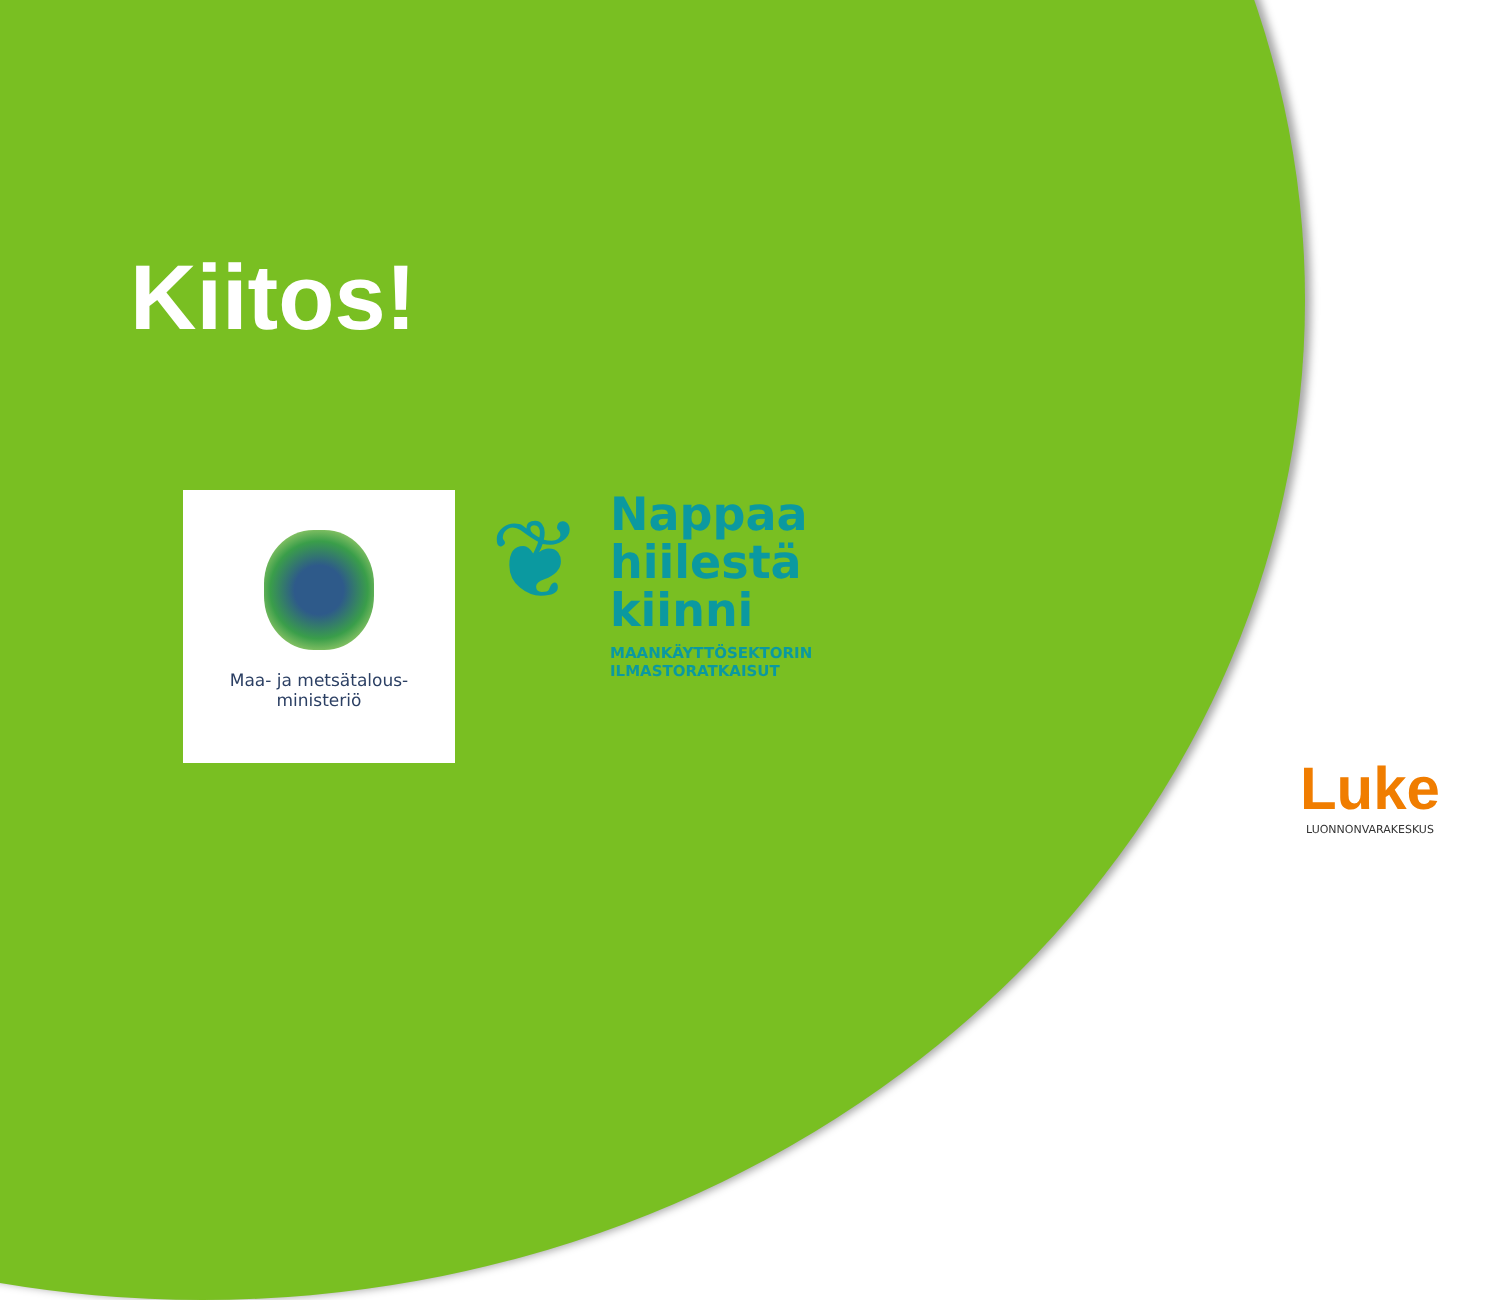Kiitos!
Maa- ja metsätalous-
ministeriö
❦
Nappaa
hiilestä
kiinni
MAANKÄYTTÖSEKTORIN
ILMASTORATKAISUT
Luke
LUONNONVARAKESKUS